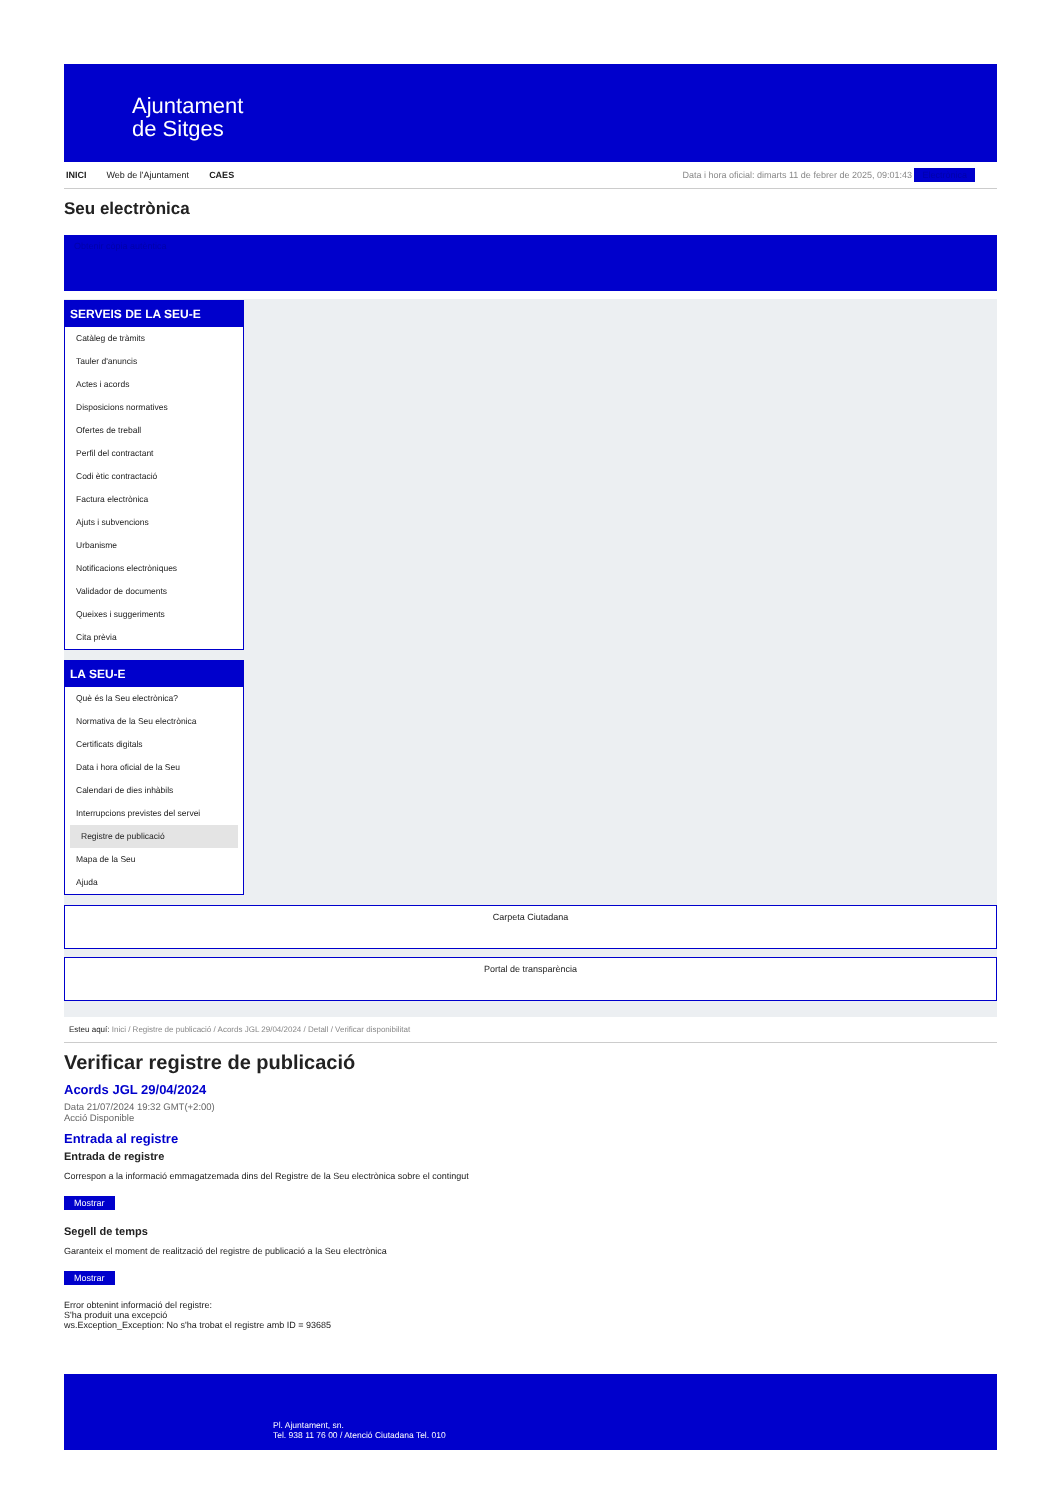Ajuntament
de Sitges
INICI Web de l'Ajuntament CAES Data i hora oficial: dimarts 11 de febrer de 2025, 09:01:43 Electrònica
Seu electrònica
Obtenir còpia autèntica
SERVEIS DE LA SEU-E
Catàleg de tràmits
Tauler d'anuncis
Actes i acords
Disposicions normatives
Ofertes de treball
Perfil del contractant
Codi ètic contractació
Factura electrònica
Ajuts i subvencions
Urbanisme
Notificacions electròniques
Validador de documents
Queixes i suggeriments
Cita prèvia
LA SEU-E
Què és la Seu electrònica?
Normativa de la Seu electrònica
Certificats digitals
Data i hora oficial de la Seu
Calendari de dies inhàbils
Interrupcions previstes del servei
Registre de publicació
Mapa de la Seu
Ajuda
Carpeta Ciutadana
Portal de transparència
Esteu aquí: Inici / Registre de publicació / Acords JGL 29/04/2024 / Detall / Verificar disponibilitat
Verificar registre de publicació
Acords JGL 29/04/2024
Data 21/07/2024 19:32 GMT(+2:00)
Acció Disponible
Entrada al registre
Entrada de registre
Correspon a la informació emmagatzemada dins del Registre de la Seu electrònica sobre el contingut
Mostrar
Segell de temps
Garanteix el moment de realització del registre de publicació a la Seu electrònica
Mostrar
Error obtenint informació del registre:
S'ha produit una excepció
ws.Exception_Exception: No s'ha trobat el registre amb ID = 93685
Pl. Ajuntament, sn.
Tel. 938 11 76 00 / Atenció Ciutadana Tel. 010